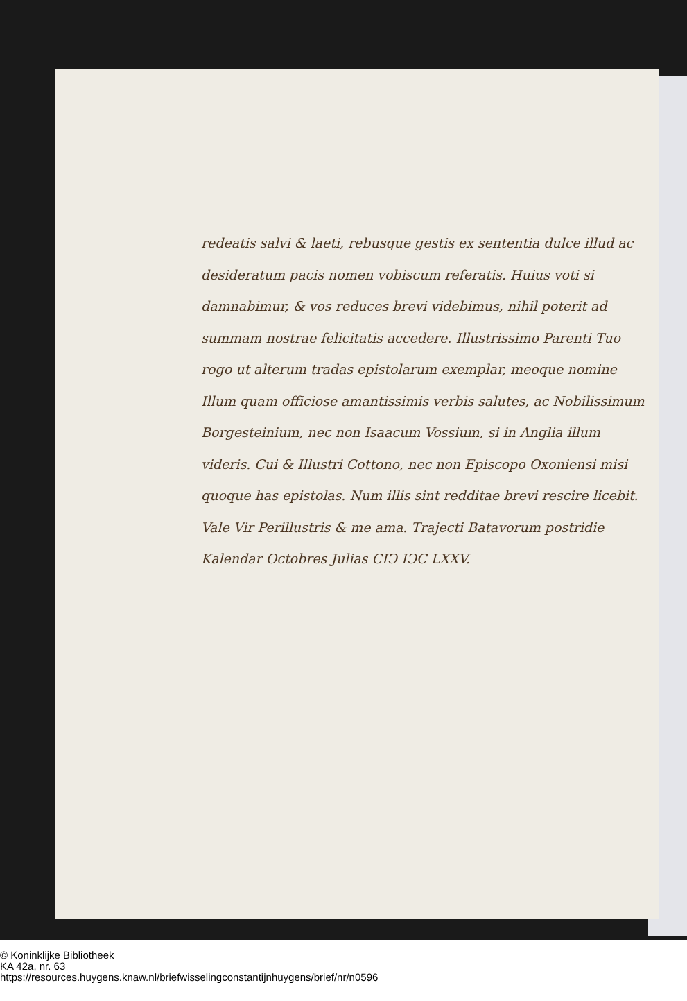redeatis salvi & laeti, rebusque gestis ex sententia dulce illud ac desideratum pacis nomen vobiscum referatis. Huius voti si damnabimur, & vos reduces brevi videbimus, nihil poterit ad summam nostrae felicitatis accedere. Illustrissimo Parenti Tuo rogo ut alterum tradas epistolarum exemplar, meoque nomine Illum quam officiose amantissimis verbis salutes, ac Nobilissimum Borgesteinium, nec non Isaacum Vossium, si in Anglia illum videris. Cui & Illustri Cottono, nec non Episcopo Oxoniensi misi quoque has epistolas. Num illis sint redditae brevi rescire licebit. Vale Vir Perillustris & me ama. Trajecti Batavorum postridie Kalendar Octobres Julias CIↃ IↃC LXXV.
© Koninklijke Bibliotheek
KA 42a, nr. 63
https://resources.huygens.knaw.nl/briefwisselingconstantijnhuygens/brief/nr/n0596